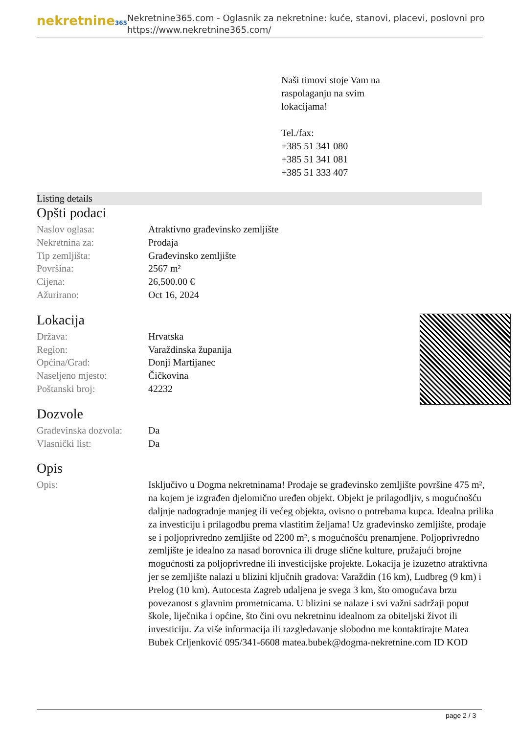nekretnine365
Nekretnine365.com - Oglasnik za nekretnine: kuće, stanovi, placevi, poslovni pro
https://www.nekretnine365.com/
Naši timovi stoje Vam na
raspolaganju na svim
lokacijama!
Tel./fax:
+385 51 341 080
+385 51 341 081
+385 51 333 407
Listing details
Opšti podaci
| Naslov oglasa: | Atraktivno građevinsko zemljište |
| Nekretnina za: | Prodaja |
| Tip zemljišta: | Građevinsko zemljište |
| Površina: | 2567 m² |
| Cijena: | 26,500.00 € |
| Ažurirano: | Oct 16, 2024 |
Lokacija
| Država: | Hrvatska |
| Region: | Varaždinska županija |
| Općina/Grad: | Donji Martijanec |
| Naseljeno mjesto: | Čičkovina |
| Poštanski broj: | 42232 |
Dozvole
| Građevinska dozvola: | Da |
| Vlasnički list: | Da |
Opis
| Opis: | Isključivo u Dogma nekretninama! Prodaje se građevinsko zemljište površine 475 m², na kojem je izgrađen djelomično uređen objekt. Objekt je prilagodljiv, s mogućnošću daljnje nadogradnje manjeg ili većeg objekta, ovisno o potrebama kupca. Idealna prilika za investiciju i prilagodbu prema vlastitim željama! Uz građevinsko zemljište, prodaje se i poljoprivredno zemljište od 2200 m², s mogućnošću prenamjene. Poljoprivredno zemljište je idealno za nasad borovnica ili druge slične kulture, pružajući brojne mogućnosti za poljoprivredne ili investicijske projekte. Lokacija je izuzetno atraktivna jer se zemljište nalazi u blizini ključnih gradova: Varaždin (16 km), Ludbreg (9 km) i Prelog (10 km). Autocesta Zagreb udaljena je svega 3 km, što omogućava brzu povezanost s glavnim prometnicama. U blizini se nalaze i svi važni sadržaji poput škole, liječnika i općine, što čini ovu nekretninu idealnom za obiteljski život ili investiciju. Za više informacija ili razgledavanje slobodno me kontaktirajte Matea Bubek Crljenković 095/341-6608 matea.bubek@dogma-nekretnine.com ID KOD |
page 2 / 3